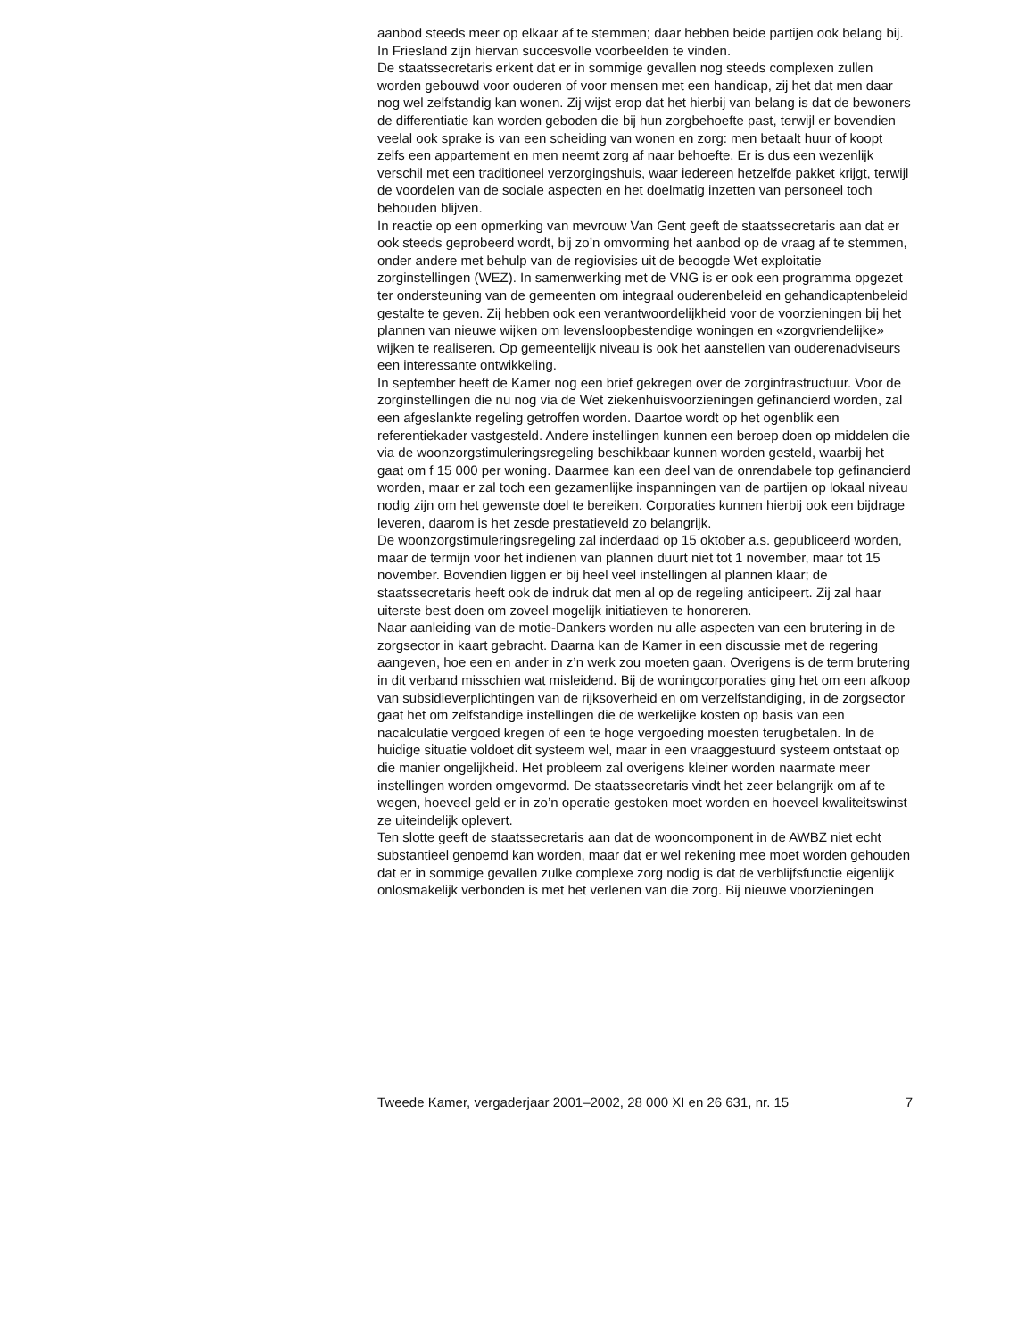aanbod steeds meer op elkaar af te stemmen; daar hebben beide partijen ook belang bij. In Friesland zijn hiervan succesvolle voorbeelden te vinden.
De staatssecretaris erkent dat er in sommige gevallen nog steeds complexen zullen worden gebouwd voor ouderen of voor mensen met een handicap, zij het dat men daar nog wel zelfstandig kan wonen. Zij wijst erop dat het hierbij van belang is dat de bewoners de differentiatie kan worden geboden die bij hun zorgbehoefte past, terwijl er bovendien veelal ook sprake is van een scheiding van wonen en zorg: men betaalt huur of koopt zelfs een appartement en men neemt zorg af naar behoefte. Er is dus een wezenlijk verschil met een traditioneel verzorgingshuis, waar iedereen hetzelfde pakket krijgt, terwijl de voordelen van de sociale aspecten en het doelmatig inzetten van personeel toch behouden blijven.
In reactie op een opmerking van mevrouw Van Gent geeft de staatssecretaris aan dat er ook steeds geprobeerd wordt, bij zo’n omvorming het aanbod op de vraag af te stemmen, onder andere met behulp van de regiovisies uit de beoogde Wet exploitatie zorginstellingen (WEZ). In samenwerking met de VNG is er ook een programma opgezet ter ondersteuning van de gemeenten om integraal ouderenbeleid en gehandicaptenbeleid gestalte te geven. Zij hebben ook een verantwoordelijkheid voor de voorzieningen bij het plannen van nieuwe wijken om levensloopbestendige woningen en «zorgvriendelijke» wijken te realiseren. Op gemeentelijk niveau is ook het aanstellen van ouderenadviseurs een interessante ontwikkeling.
In september heeft de Kamer nog een brief gekregen over de zorginfrastructuur. Voor de zorginstellingen die nu nog via de Wet ziekenhuisvoorzieningen gefinancierd worden, zal een afgeslankte regeling getroffen worden. Daartoe wordt op het ogenblik een referentiekader vastgesteld. Andere instellingen kunnen een beroep doen op middelen die via de woonzorgstimuleringsregeling beschikbaar kunnen worden gesteld, waarbij het gaat om f 15 000 per woning. Daarmee kan een deel van de onrendabele top gefinancierd worden, maar er zal toch een gezamenlijke inspanningen van de partijen op lokaal niveau nodig zijn om het gewenste doel te bereiken. Corporaties kunnen hierbij ook een bijdrage leveren, daarom is het zesde prestatieveld zo belangrijk.
De woonzorgstimuleringsregeling zal inderdaad op 15 oktober a.s. gepubliceerd worden, maar de termijn voor het indienen van plannen duurt niet tot 1 november, maar tot 15 november. Bovendien liggen er bij heel veel instellingen al plannen klaar; de staatssecretaris heeft ook de indruk dat men al op de regeling anticipeert. Zij zal haar uiterste best doen om zoveel mogelijk initiatieven te honoreren.
Naar aanleiding van de motie-Dankers worden nu alle aspecten van een brutering in de zorgsector in kaart gebracht. Daarna kan de Kamer in een discussie met de regering aangeven, hoe een en ander in z’n werk zou moeten gaan. Overigens is de term brutering in dit verband misschien wat misleidend. Bij de woningcorporaties ging het om een afkoop van subsidieverplichtingen van de rijksoverheid en om verzelfstandiging, in de zorgsector gaat het om zelfstandige instellingen die de werkelijke kosten op basis van een nacalculatie vergoed kregen of een te hoge vergoeding moesten terugbetalen. In de huidige situatie voldoet dit systeem wel, maar in een vraaggestuurd systeem ontstaat op die manier ongelijkheid. Het probleem zal overigens kleiner worden naarmate meer instellingen worden omgevormd. De staatssecretaris vindt het zeer belangrijk om af te wegen, hoeveel geld er in zo’n operatie gestoken moet worden en hoeveel kwaliteitswinst ze uiteindelijk oplevert.
Ten slotte geeft de staatssecretaris aan dat de wooncomponent in de AWBZ niet echt substantieel genoemd kan worden, maar dat er wel rekening mee moet worden gehouden dat er in sommige gevallen zulke complexe zorg nodig is dat de verblijfsfunctie eigenlijk onlosmakelijk verbonden is met het verlenen van die zorg. Bij nieuwe voorzieningen
Tweede Kamer, vergaderjaar 2001–2002, 28 000 XI en 26 631, nr. 15 7